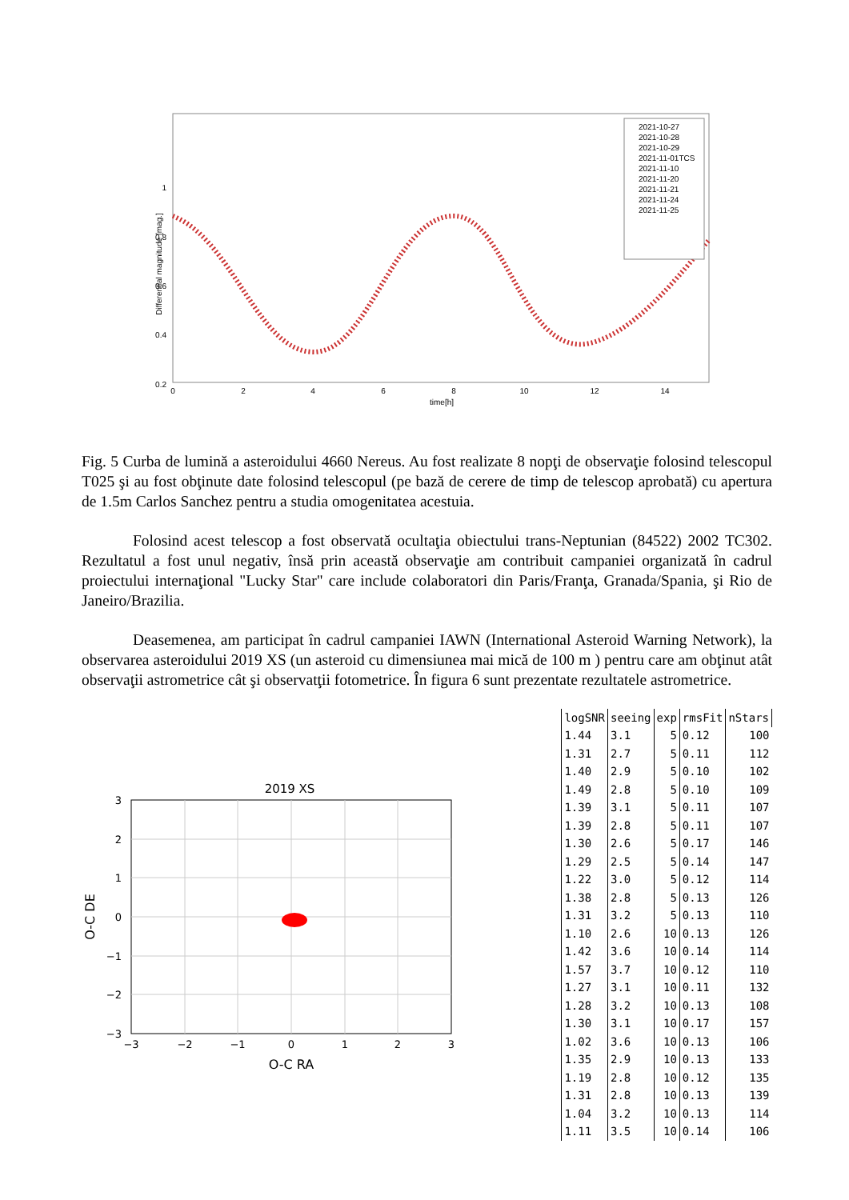Differential magnitude [mag.]
1
0.8
0.6
0.4
0.2
0
2
4
6
8
10
12
14
time[h]
2021-10-27
2021-10-28
2021-10-29
2021-11-01TCS
2021-11-10
2021-11-20
2021-11-21
2021-11-24
2021-11-25
Fig. 5 Curba de lumină a asteroidului 4660 Nereus. Au fost realizate 8 nopţi de observaţie folosind telescopul T025 şi au fost obţinute date folosind telescopul (pe bază de cerere de timp de telescop aprobată) cu apertura de 1.5m Carlos Sanchez pentru a studia omogenitatea acestuia.
Folosind acest telescop a fost observată ocultaţia obiectului trans-Neptunian (84522) 2002 TC302. Rezultatul a fost unul negativ, însă prin această observaţie am contribuit campaniei organizată în cadrul proiectului internaţional "Lucky Star" care include colaboratori din Paris/Franţa, Granada/Spania, şi Rio de Janeiro/Brazilia.
Deasemenea, am participat în cadrul campaniei IAWN (International Asteroid Warning Network), la observarea asteroidului 2019 XS (un asteroid cu dimensiunea mai mică de 100 m ) pentru care am obţinut atât observaţii astrometrice cât şi observatţii fotometrice. În figura 6 sunt prezentate rezultatele astrometrice.
2019 XS
3
2
1
0
−1
−2
−3
−3
−2
−1
0
1
2
3
O-C RA
O-C DE
| logSNR | seeing | exp | rmsFit | nStars |
| --- | --- | --- | --- | --- |
| 1.44 | 3.1 | 5 | 0.12 | 100 |
| 1.31 | 2.7 | 5 | 0.11 | 112 |
| 1.40 | 2.9 | 5 | 0.10 | 102 |
| 1.49 | 2.8 | 5 | 0.10 | 109 |
| 1.39 | 3.1 | 5 | 0.11 | 107 |
| 1.39 | 2.8 | 5 | 0.11 | 107 |
| 1.30 | 2.6 | 5 | 0.17 | 146 |
| 1.29 | 2.5 | 5 | 0.14 | 147 |
| 1.22 | 3.0 | 5 | 0.12 | 114 |
| 1.38 | 2.8 | 5 | 0.13 | 126 |
| 1.31 | 3.2 | 5 | 0.13 | 110 |
| 1.10 | 2.6 | 10 | 0.13 | 126 |
| 1.42 | 3.6 | 10 | 0.14 | 114 |
| 1.57 | 3.7 | 10 | 0.12 | 110 |
| 1.27 | 3.1 | 10 | 0.11 | 132 |
| 1.28 | 3.2 | 10 | 0.13 | 108 |
| 1.30 | 3.1 | 10 | 0.17 | 157 |
| 1.02 | 3.6 | 10 | 0.13 | 106 |
| 1.35 | 2.9 | 10 | 0.13 | 133 |
| 1.19 | 2.8 | 10 | 0.12 | 135 |
| 1.31 | 2.8 | 10 | 0.13 | 139 |
| 1.04 | 3.2 | 10 | 0.13 | 114 |
| 1.11 | 3.5 | 10 | 0.14 | 106 |